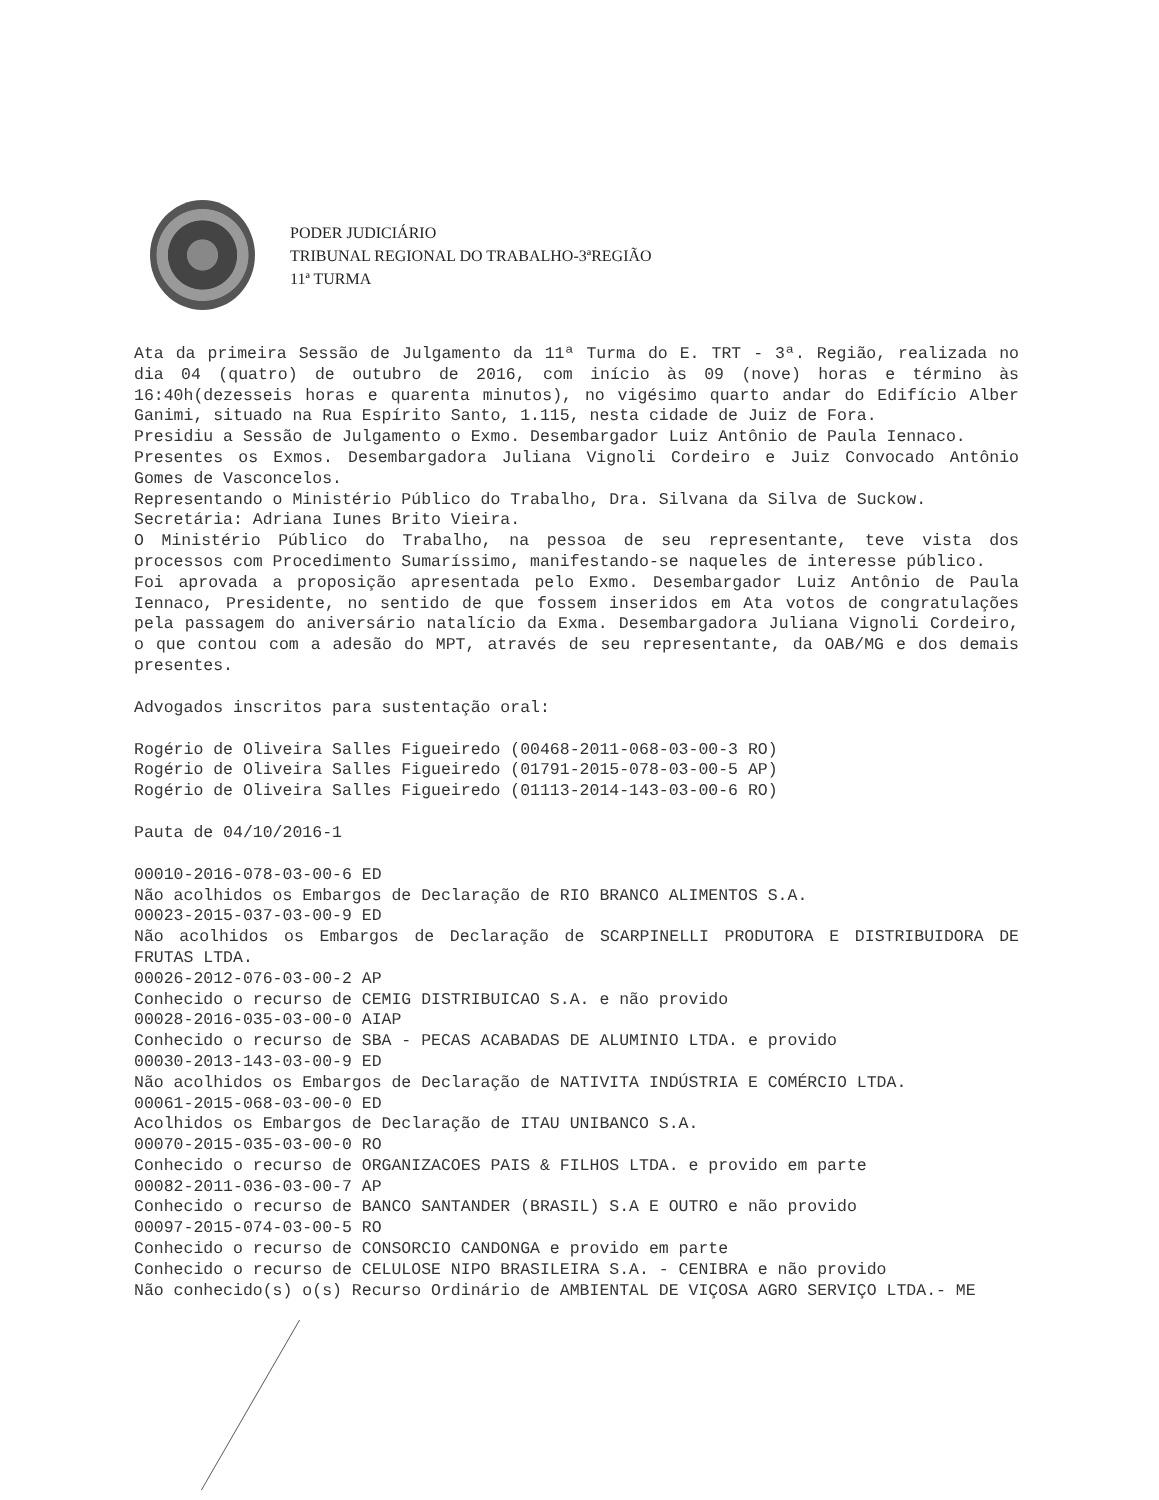PODER JUDICIÁRIO
TRIBUNAL REGIONAL DO TRABALHO-3ªREGIÃO
11ª TURMA
Ata da primeira Sessão de Julgamento da 11ª Turma do E. TRT - 3ª. Região, realizada no dia 04 (quatro) de outubro de 2016, com início às 09 (nove) horas e término às 16:40h(dezesseis horas e quarenta minutos), no vigésimo quarto andar do Edifício Alber Ganimi, situado na Rua Espírito Santo, 1.115, nesta cidade de Juiz de Fora.
Presidiu a Sessão de Julgamento o Exmo. Desembargador Luiz Antônio de Paula Iennaco.
Presentes os Exmos. Desembargadora Juliana Vignoli Cordeiro e Juiz Convocado Antônio Gomes de Vasconcelos.
Representando o Ministério Público do Trabalho, Dra. Silvana da Silva de Suckow.
Secretária: Adriana Iunes Brito Vieira.
O Ministério Público do Trabalho, na pessoa de seu representante, teve vista dos processos com Procedimento Sumaríssimo, manifestando-se naqueles de interesse público.
Foi aprovada a proposição apresentada pelo Exmo. Desembargador Luiz Antônio de Paula Iennaco, Presidente, no sentido de que fossem inseridos em Ata votos de congratulações pela passagem do aniversário natalício da Exma. Desembargadora Juliana Vignoli Cordeiro, o que contou com a adesão do MPT, através de seu representante, da OAB/MG e dos demais presentes.
Advogados inscritos para sustentação oral:
Rogério de Oliveira Salles Figueiredo (00468-2011-068-03-00-3 RO)
Rogério de Oliveira Salles Figueiredo (01791-2015-078-03-00-5 AP)
Rogério de Oliveira Salles Figueiredo (01113-2014-143-03-00-6 RO)
Pauta de 04/10/2016-1
00010-2016-078-03-00-6 ED
Não acolhidos os Embargos de Declaração de RIO BRANCO ALIMENTOS S.A.
00023-2015-037-03-00-9 ED
Não acolhidos os Embargos de Declaração de SCARPINELLI PRODUTORA E DISTRIBUIDORA DE FRUTAS LTDA.
00026-2012-076-03-00-2 AP
Conhecido o recurso de CEMIG DISTRIBUICAO S.A. e não provido
00028-2016-035-03-00-0 AIAP
Conhecido o recurso de SBA - PECAS ACABADAS DE ALUMINIO LTDA. e provido
00030-2013-143-03-00-9 ED
Não acolhidos os Embargos de Declaração de NATIVITA INDÚSTRIA E COMÉRCIO LTDA.
00061-2015-068-03-00-0 ED
Acolhidos os Embargos de Declaração de ITAU UNIBANCO S.A.
00070-2015-035-03-00-0 RO
Conhecido o recurso de ORGANIZACOES PAIS & FILHOS LTDA. e provido em parte
00082-2011-036-03-00-7 AP
Conhecido o recurso de BANCO SANTANDER (BRASIL) S.A E OUTRO e não provido
00097-2015-074-03-00-5 RO
Conhecido o recurso de CONSORCIO CANDONGA e provido em parte
Conhecido o recurso de CELULOSE NIPO BRASILEIRA S.A. - CENIBRA e não provido
Não conhecido(s) o(s) Recurso Ordinário de AMBIENTAL DE VIÇOSA AGRO SERVIÇO LTDA.- ME